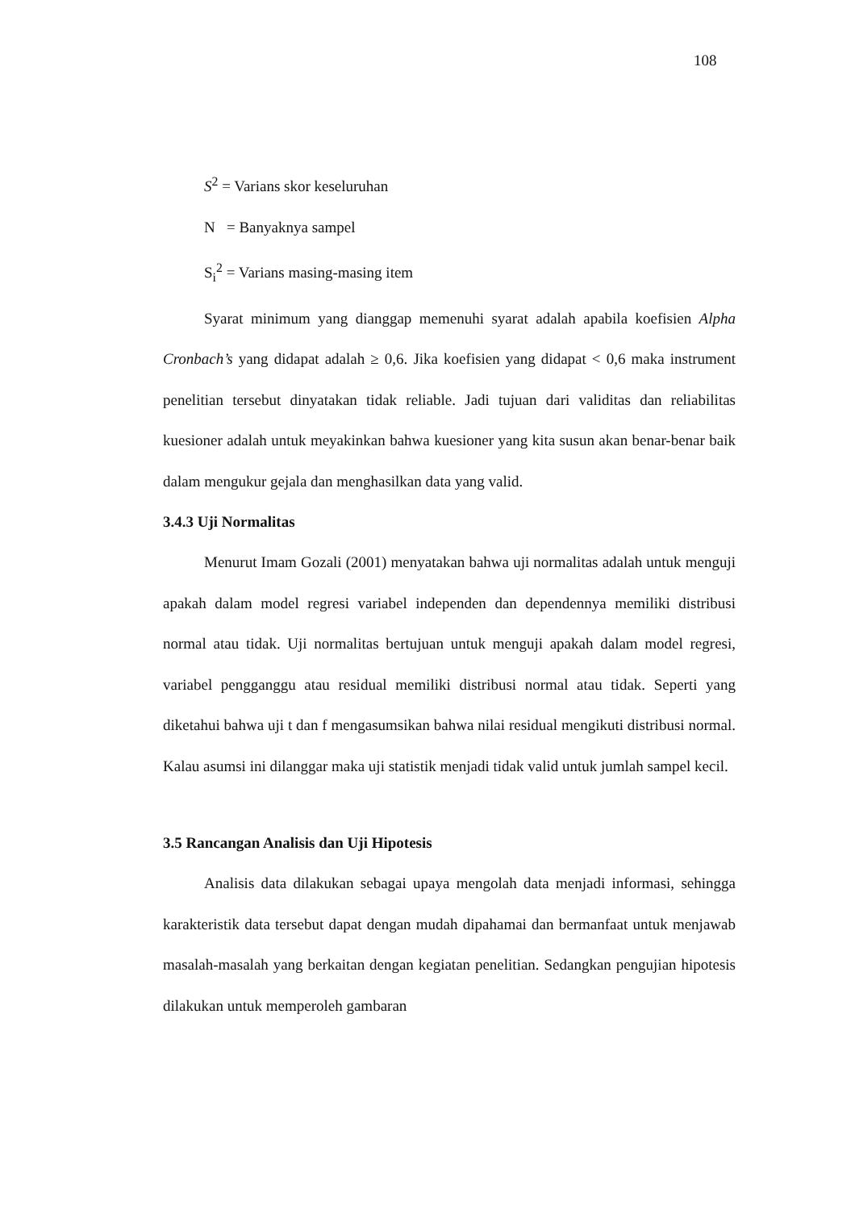108
S<sup>2</sup> = Varians skor keseluruhan
N = Banyaknya sampel
S<sub>i</sub><sup>2</sup> = Varians masing-masing item
Syarat minimum yang dianggap memenuhi syarat adalah apabila koefisien Alpha Cronbach’s yang didapat adalah ≥ 0,6. Jika koefisien yang didapat < 0,6 maka instrument penelitian tersebut dinyatakan tidak reliable. Jadi tujuan dari validitas dan reliabilitas kuesioner adalah untuk meyakinkan bahwa kuesioner yang kita susun akan benar-benar baik dalam mengukur gejala dan menghasilkan data yang valid.
3.4.3 Uji Normalitas
Menurut Imam Gozali (2001) menyatakan bahwa uji normalitas adalah untuk menguji apakah dalam model regresi variabel independen dan dependennya memiliki distribusi normal atau tidak. Uji normalitas bertujuan untuk menguji apakah dalam model regresi, variabel pengganggu atau residual memiliki distribusi normal atau tidak. Seperti yang diketahui bahwa uji t dan f mengasumsikan bahwa nilai residual mengikuti distribusi normal. Kalau asumsi ini dilanggar maka uji statistik menjadi tidak valid untuk jumlah sampel kecil.
3.5 Rancangan Analisis dan Uji Hipotesis
Analisis data dilakukan sebagai upaya mengolah data menjadi informasi, sehingga karakteristik data tersebut dapat dengan mudah dipahamai dan bermanfaat untuk menjawab masalah-masalah yang berkaitan dengan kegiatan penelitian. Sedangkan pengujian hipotesis dilakukan untuk memperoleh gambaran